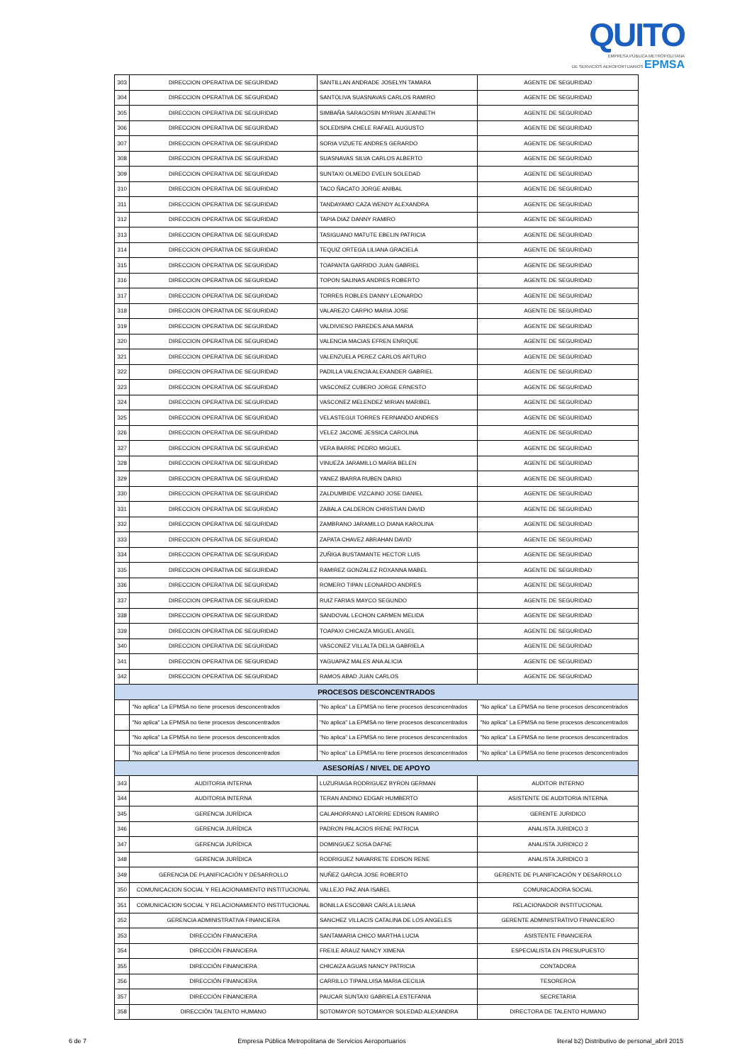QUITO
EMPRESA PÚBLICA METROPOLITANA
DE SERVICIOS AEROPORTUARIOS EPMSA
| 303 | DIRECCION OPERATIVA DE SEGURIDAD | SANTILLAN ANDRADE JOSELYN TAMARA | AGENTE DE SEGURIDAD |
| 304 | DIRECCION OPERATIVA DE SEGURIDAD | SANTOLIVA SUASNAVAS CARLOS RAMIRO | AGENTE DE SEGURIDAD |
| 305 | DIRECCION OPERATIVA DE SEGURIDAD | SIMBAÑA SARAGOSIN MYRIAN JEANNETH | AGENTE DE SEGURIDAD |
| 306 | DIRECCION OPERATIVA DE SEGURIDAD | SOLEDISPA CHELE RAFAEL AUGUSTO | AGENTE DE SEGURIDAD |
| 307 | DIRECCION OPERATIVA DE SEGURIDAD | SORIA VIZUETE ANDRES GERARDO | AGENTE DE SEGURIDAD |
| 308 | DIRECCION OPERATIVA DE SEGURIDAD | SUASNAVAS SILVA CARLOS ALBERTO | AGENTE DE SEGURIDAD |
| 309 | DIRECCION OPERATIVA DE SEGURIDAD | SUNTAXI OLMEDO EVELIN SOLEDAD | AGENTE DE SEGURIDAD |
| 310 | DIRECCION OPERATIVA DE SEGURIDAD | TACO ÑACATO JORGE ANIBAL | AGENTE DE SEGURIDAD |
| 311 | DIRECCION OPERATIVA DE SEGURIDAD | TANDAYAMO CAZA WENDY ALEXANDRA | AGENTE DE SEGURIDAD |
| 312 | DIRECCION OPERATIVA DE SEGURIDAD | TAPIA DIAZ DANNY RAMIRO | AGENTE DE SEGURIDAD |
| 313 | DIRECCION OPERATIVA DE SEGURIDAD | TASIGUANO MATUTE EBELIN PATRICIA | AGENTE DE SEGURIDAD |
| 314 | DIRECCION OPERATIVA DE SEGURIDAD | TEQUIZ ORTEGA LILIANA GRACIELA | AGENTE DE SEGURIDAD |
| 315 | DIRECCION OPERATIVA DE SEGURIDAD | TOAPANTA GARRIDO JUAN GABRIEL | AGENTE DE SEGURIDAD |
| 316 | DIRECCION OPERATIVA DE SEGURIDAD | TOPON SALINAS ANDRES ROBERTO | AGENTE DE SEGURIDAD |
| 317 | DIRECCION OPERATIVA DE SEGURIDAD | TORRES ROBLES DANNY LEONARDO | AGENTE DE SEGURIDAD |
| 318 | DIRECCION OPERATIVA DE SEGURIDAD | VALAREZO CARPIO MARIA JOSE | AGENTE DE SEGURIDAD |
| 319 | DIRECCION OPERATIVA DE SEGURIDAD | VALDIVIESO PAREDES ANA MARIA | AGENTE DE SEGURIDAD |
| 320 | DIRECCION OPERATIVA DE SEGURIDAD | VALENCIA MACIAS EFREN ENRIQUE | AGENTE DE SEGURIDAD |
| 321 | DIRECCION OPERATIVA DE SEGURIDAD | VALENZUELA PEREZ CARLOS ARTURO | AGENTE DE SEGURIDAD |
| 322 | DIRECCION OPERATIVA DE SEGURIDAD | PADILLA VALENCIA ALEXANDER GABRIEL | AGENTE DE SEGURIDAD |
| 323 | DIRECCION OPERATIVA DE SEGURIDAD | VASCONEZ CUBERO JORGE ERNESTO | AGENTE DE SEGURIDAD |
| 324 | DIRECCION OPERATIVA DE SEGURIDAD | VASCONEZ MELENDEZ MIRIAN MARIBEL | AGENTE DE SEGURIDAD |
| 325 | DIRECCION OPERATIVA DE SEGURIDAD | VELASTEGUI TORRES FERNANDO ANDRES | AGENTE DE SEGURIDAD |
| 326 | DIRECCION OPERATIVA DE SEGURIDAD | VELEZ JACOME JESSICA CAROLINA | AGENTE DE SEGURIDAD |
| 327 | DIRECCION OPERATIVA DE SEGURIDAD | VERA BARRE PEDRO MIGUEL | AGENTE DE SEGURIDAD |
| 328 | DIRECCION OPERATIVA DE SEGURIDAD | VINUEZA JARAMILLO MARIA BELEN | AGENTE DE SEGURIDAD |
| 329 | DIRECCION OPERATIVA DE SEGURIDAD | YANEZ IBARRA RUBEN DARIO | AGENTE DE SEGURIDAD |
| 330 | DIRECCION OPERATIVA DE SEGURIDAD | ZALDUMBIDE VIZCAINO JOSE DANIEL | AGENTE DE SEGURIDAD |
| 331 | DIRECCION OPERATIVA DE SEGURIDAD | ZABALA CALDERON CHRISTIAN DAVID | AGENTE DE SEGURIDAD |
| 332 | DIRECCION OPERATIVA DE SEGURIDAD | ZAMBRANO JARAMILLO DIANA KAROLINA | AGENTE DE SEGURIDAD |
| 333 | DIRECCION OPERATIVA DE SEGURIDAD | ZAPATA CHAVEZ ABRAHAN DAVID | AGENTE DE SEGURIDAD |
| 334 | DIRECCION OPERATIVA DE SEGURIDAD | ZUÑIGA BUSTAMANTE HECTOR LUIS | AGENTE DE SEGURIDAD |
| 335 | DIRECCION OPERATIVA DE SEGURIDAD | RAMIREZ GONZALEZ ROXANNA MABEL | AGENTE DE SEGURIDAD |
| 336 | DIRECCION OPERATIVA DE SEGURIDAD | ROMERO TIPAN LEONARDO ANDRES | AGENTE DE SEGURIDAD |
| 337 | DIRECCION OPERATIVA DE SEGURIDAD | RUIZ FARIAS MAYCO SEGUNDO | AGENTE DE SEGURIDAD |
| 338 | DIRECCION OPERATIVA DE SEGURIDAD | SANDOVAL LECHON CARMEN MELIDA | AGENTE DE SEGURIDAD |
| 339 | DIRECCION OPERATIVA DE SEGURIDAD | TOAPAXI CHICAIZA MIGUEL ANGEL | AGENTE DE SEGURIDAD |
| 340 | DIRECCION OPERATIVA DE SEGURIDAD | VASCONEZ VILLALTA DELIA GABRIELA | AGENTE DE SEGURIDAD |
| 341 | DIRECCION OPERATIVA DE SEGURIDAD | YAGUAPAZ MALES ANA ALICIA | AGENTE DE SEGURIDAD |
| 342 | DIRECCION OPERATIVA DE SEGURIDAD | RAMOS ABAD JUAN CARLOS | AGENTE DE SEGURIDAD |
| PROCESOS DESCONCENTRADOS | | | |
| | "No aplica" La EPMSA no tiene procesos desconcentrados | "No aplica" La EPMSA no tiene procesos desconcentrados | "No aplica" La EPMSA no tiene procesos desconcentrados |
| | "No aplica" La EPMSA no tiene procesos desconcentrados | "No aplica" La EPMSA no tiene procesos desconcentrados | "No aplica" La EPMSA no tiene procesos desconcentrados |
| | "No aplica" La EPMSA no tiene procesos desconcentrados | "No aplica" La EPMSA no tiene procesos desconcentrados | "No aplica" La EPMSA no tiene procesos desconcentrados |
| | "No aplica" La EPMSA no tiene procesos desconcentrados | "No aplica" La EPMSA no tiene procesos desconcentrados | "No aplica" La EPMSA no tiene procesos desconcentrados |
| ASESORÍAS / NIVEL DE APOYO | | | |
| 343 | AUDITORIA INTERNA | LUZURIAGA RODRIGUEZ BYRON GERMAN | AUDITOR INTERNO |
| 344 | AUDITORIA INTERNA | TERAN ANDINO EDGAR HUMBERTO | ASISTENTE DE AUDITORIA INTERNA |
| 345 | GERENCIA JURÍDICA | CALAHORRANO LATORRE EDISON RAMIRO | GERENTE JURIDICO |
| 346 | GERENCIA JURÍDICA | PADRON PALACIOS IRENE PATRICIA | ANALISTA JURIDICO 3 |
| 347 | GERENCIA JURÍDICA | DOMINGUEZ SOSA DAFNE | ANALISTA JURIDICO 2 |
| 348 | GERENCIA JURÍDICA | RODRIGUEZ NAVARRETE EDISON RENE | ANALISTA JURIDICO 3 |
| 349 | GERENCIA DE PLANIFICACIÓN Y DESARROLLO | NUÑEZ GARCIA JOSE ROBERTO | GERENTE DE PLANIFICACIÓN Y DESARROLLO |
| 350 | COMUNICACION SOCIAL Y RELACIONAMIENTO INSTITUCIONAL | VALLEJO PAZ ANA ISABEL | COMUNICADORA SOCIAL |
| 351 | COMUNICACION SOCIAL Y RELACIONAMIENTO INSTITUCIONAL | BONILLA ESCOBAR CARLA LILIANA | RELACIONADOR INSTITUCIONAL |
| 352 | GERENCIA ADMINISTRATIVA FINANCIERA | SANCHEZ VILLACIS CATALINA DE LOS ANGELES | GERENTE ADMINISTRATIVO FINANCIERO |
| 353 | DIRECCIÓN FINANCIERA | SANTAMARIA CHICO MARTHA LUCIA | ASISTENTE FINANCIERA |
| 354 | DIRECCIÓN FINANCIERA | FREILE ARAUZ NANCY XIMENA | ESPECIALISTA EN PRESUPUESTO |
| 355 | DIRECCIÓN FINANCIERA | CHICAIZA AGUAS NANCY PATRICIA | CONTADORA |
| 356 | DIRECCIÓN FINANCIERA | CARRILLO TIPANLUISA MARIA CECILIA | TESOREROA |
| 357 | DIRECCIÓN FINANCIERA | PAUCAR SUNTAXI GABRIELA ESTEFANIA | SECRETARIA |
| 358 | DIRECCIÓN TALENTO HUMANO | SOTOMAYOR SOTOMAYOR SOLEDAD ALEXANDRA | DIRECTORA DE TALENTO HUMANO |
6 de 7 Empresa Pública Metropolitana de Servicios Aeroportuarios literal b2) Distributivo de personal_abril 2015